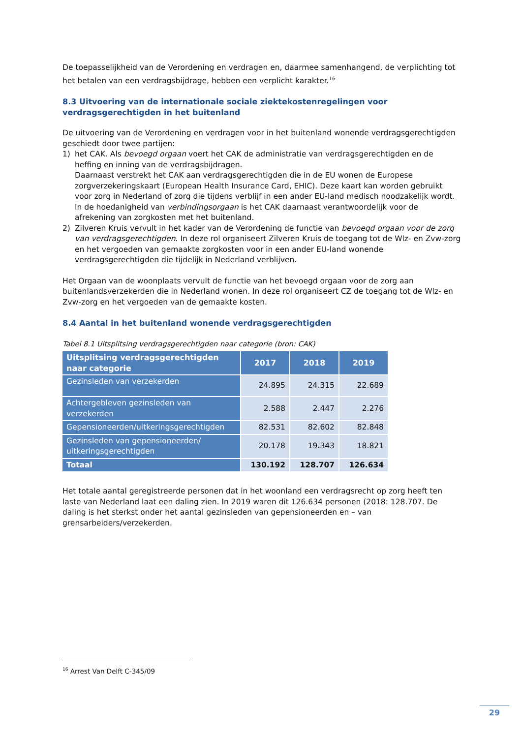De toepasselijkheid van de Verordening en verdragen en, daarmee samenhangend, de verplichting tot het betalen van een verdragsbijdrage, hebben een verplicht karakter.<sup>16</sup>
8.3 Uitvoering van de internationale sociale ziektekostenregelingen voor verdragsgerechtigden in het buitenland
De uitvoering van de Verordening en verdragen voor in het buitenland wonende verdragsgerechtigden geschiedt door twee partijen:
1) het CAK. Als bevoegd orgaan voert het CAK de administratie van verdragsgerechtigden en de heffing en inning van de verdragsbijdragen.
Daarnaast verstrekt het CAK aan verdragsgerechtigden die in de EU wonen de Europese zorgverzekeringskaart (European Health Insurance Card, EHIC). Deze kaart kan worden gebruikt voor zorg in Nederland of zorg die tijdens verblijf in een ander EU-land medisch noodzakelijk wordt.
In de hoedanigheid van verbindingsorgaan is het CAK daarnaast verantwoordelijk voor de afrekening van zorgkosten met het buitenland.
2) Zilveren Kruis vervult in het kader van de Verordening de functie van bevoegd orgaan voor de zorg van verdragsgerechtigden. In deze rol organiseert Zilveren Kruis de toegang tot de Wlz- en Zvw-zorg en het vergoeden van gemaakte zorgkosten voor in een ander EU-land wonende verdragsgerechtigden die tijdelijk in Nederland verblijven.
Het Orgaan van de woonplaats vervult de functie van het bevoegd orgaan voor de zorg aan buitenlandsverzekerden die in Nederland wonen. In deze rol organiseert CZ de toegang tot de Wlz- en Zvw-zorg en het vergoeden van de gemaakte kosten.
8.4 Aantal in het buitenland wonende verdragsgerechtigden
Tabel 8.1 Uitsplitsing verdragsgerechtigden naar categorie (bron: CAK)
| Uitsplitsing verdragsgerechtigden naar categorie | 2017 | 2018 | 2019 |
| --- | --- | --- | --- |
| Gezinsleden van verzekerden | 24.895 | 24.315 | 22.689 |
| Achtergebleven gezinsleden van verzekerden | 2.588 | 2.447 | 2.276 |
| Gepensioneerden/uitkeringsgerechtigden | 82.531 | 82.602 | 82.848 |
| Gezinsleden van gepensioneerden/ uitkeringsgerechtigden | 20.178 | 19.343 | 18.821 |
| Totaal | 130.192 | 128.707 | 126.634 |
Het totale aantal geregistreerde personen dat in het woonland een verdragsrecht op zorg heeft ten laste van Nederland laat een daling zien. In 2019 waren dit 126.634 personen (2018: 128.707. De daling is het sterkst onder het aantal gezinsleden van gepensioneerden en – van grensarbeiders/verzekerden.
<sup>16</sup> Arrest Van Delft C-345/09
29